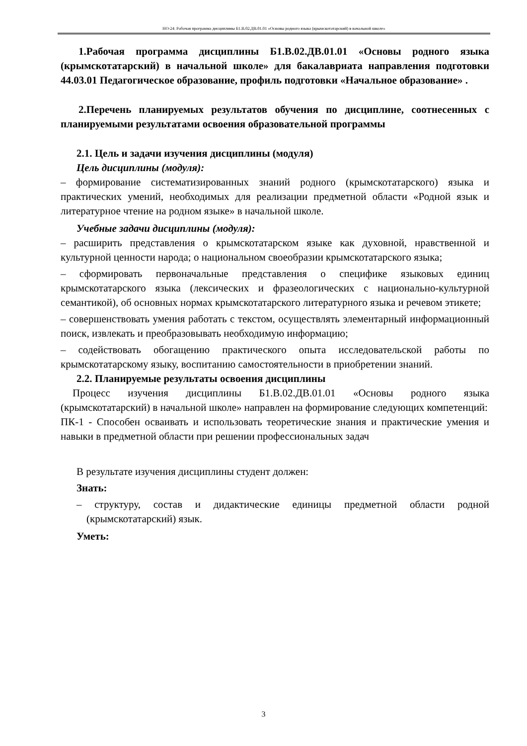НО-24: Рабочая программа дисциплины Б1.В.02.ДВ.01.01 «Основы родного языка (крымскотатарский) в начальной школе»
1.Рабочая программа дисциплины Б1.В.02.ДВ.01.01 «Основы родного языка (крымскотатарский) в начальной школе» для бакалавриата направления подготовки 44.03.01 Педагогическое образование, профиль подготовки «Начальное образование» .
2.Перечень планируемых результатов обучения по дисциплине, соотнесенных с планируемыми результатами освоения образовательной программы
2.1. Цель и задачи изучения дисциплины (модуля)
Цель дисциплины (модуля):
– формирование систематизированных знаний родного (крымскотатарского) языка и практических умений, необходимых для реализации предметной области «Родной язык и литературное чтение на родном языке» в начальной школе.
Учебные задачи дисциплины (модуля):
– расширить представления о крымскотатарском языке как духовной, нравственной и культурной ценности народа; о национальном своеобразии крымскотатарского языка;
– сформировать первоначальные представления о специфике языковых единиц крымскотатарского языка (лексических и фразеологических с национально-культурной семантикой), об основных нормах крымскотатарского литературного языка и речевом этикете;
– совершенствовать умения работать с текстом, осуществлять элементарный информационный поиск, извлекать и преобразовывать необходимую информацию;
– содействовать обогащению практического опыта исследовательской работы по крымскотатарскому языку, воспитанию самостоятельности в приобретении знаний.
2.2. Планируемые результаты освоения дисциплины
Процесс изучения дисциплины Б1.В.02.ДВ.01.01 «Основы родного языка (крымскотатарский) в начальной школе» направлен на формирование следующих компетенций:
ПК-1 - Способен осваивать и использовать теоретические знания и практические умения и навыки в предметной области при решении профессиональных задач
В результате изучения дисциплины студент должен:
Знать:
– структуру, состав и дидактические единицы предметной области родной (крымскотатарский) язык.
Уметь:
3